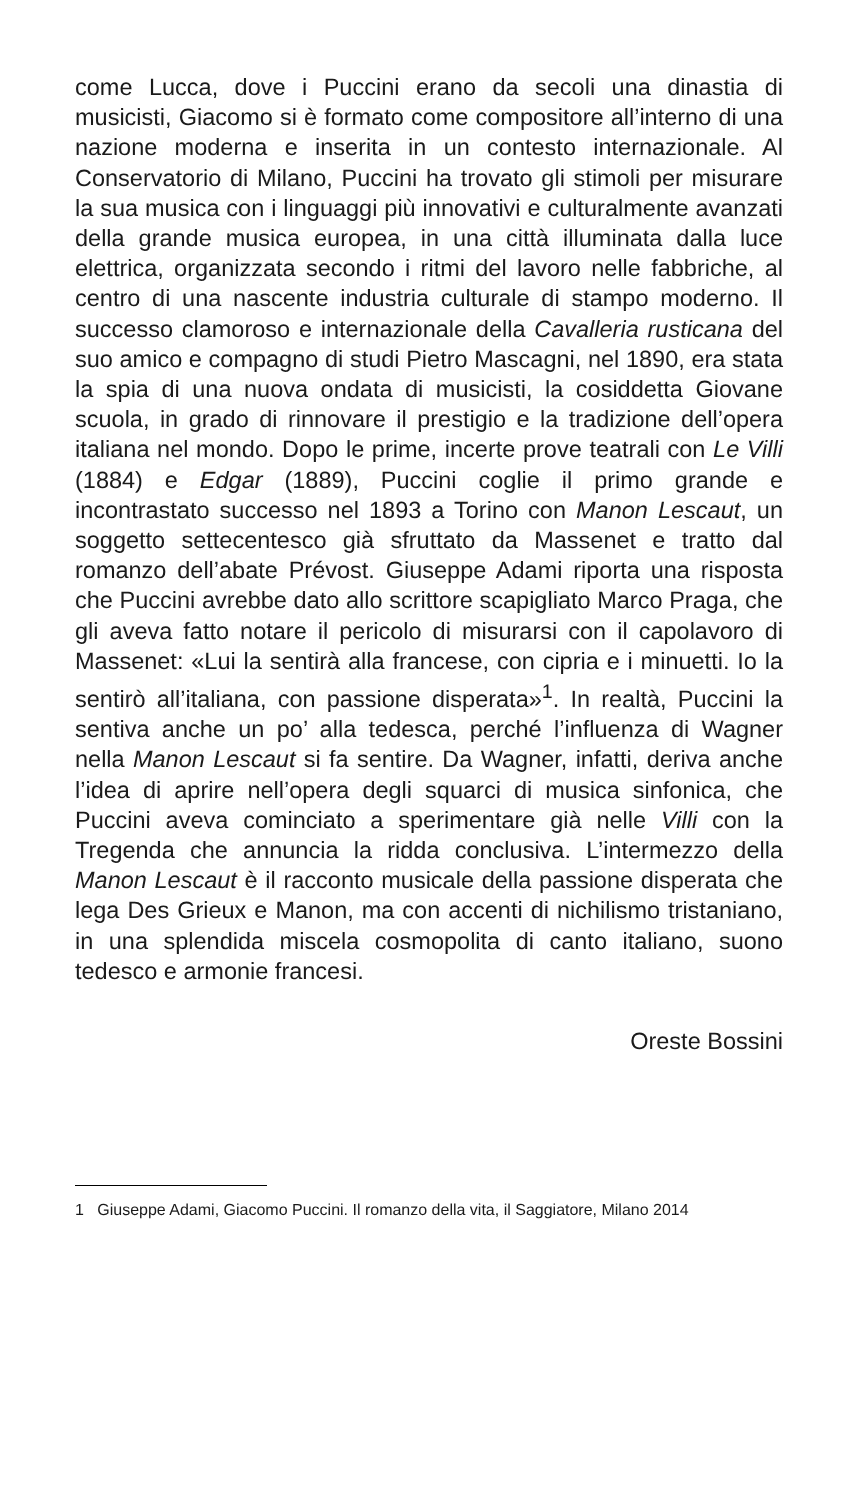come Lucca, dove i Puccini erano da secoli una dinastia di musicisti, Giacomo si è formato come compositore all’interno di una nazione moderna e inserita in un contesto internazionale. Al Conservatorio di Milano, Puccini ha trovato gli stimoli per misurare la sua musica con i linguaggi più innovativi e culturalmente avanzati della grande musica europea, in una città illuminata dalla luce elettrica, organizzata secondo i ritmi del lavoro nelle fabbriche, al centro di una nascente industria culturale di stampo moderno. Il successo clamoroso e internazionale della Cavalleria rusticana del suo amico e compagno di studi Pietro Mascagni, nel 1890, era stata la spia di una nuova ondata di musicisti, la cosiddetta Giovane scuola, in grado di rinnovare il prestigio e la tradizione dell’opera italiana nel mondo. Dopo le prime, incerte prove teatrali con Le Villi (1884) e Edgar (1889), Puccini coglie il primo grande e incontrastato successo nel 1893 a Torino con Manon Lescaut, un soggetto settecentesco già sfruttato da Massenet e tratto dal romanzo dell’abate Prévost. Giuseppe Adami riporta una risposta che Puccini avrebbe dato allo scrittore scapigliato Marco Praga, che gli aveva fatto notare il pericolo di misurarsi con il capolavoro di Massenet: «Lui la sentirà alla francese, con cipria e i minuetti. Io la sentirò all’italiana, con passione disperata»<sup>1</sup>. In realtà, Puccini la sentiva anche un po’ alla tedesca, perché l’influenza di Wagner nella Manon Lescaut si fa sentire. Da Wagner, infatti, deriva anche l’idea di aprire nell’opera degli squarci di musica sinfonica, che Puccini aveva cominciato a sperimentare già nelle Villi con la Tregenda che annuncia la ridda conclusiva. L’intermezzo della Manon Lescaut è il racconto musicale della passione disperata che lega Des Grieux e Manon, ma con accenti di nichilismo tristaniano, in una splendida miscela cosmopolita di canto italiano, suono tedesco e armonie francesi.
Oreste Bossini
1 Giuseppe Adami, Giacomo Puccini. Il romanzo della vita, il Saggiatore, Milano 2014